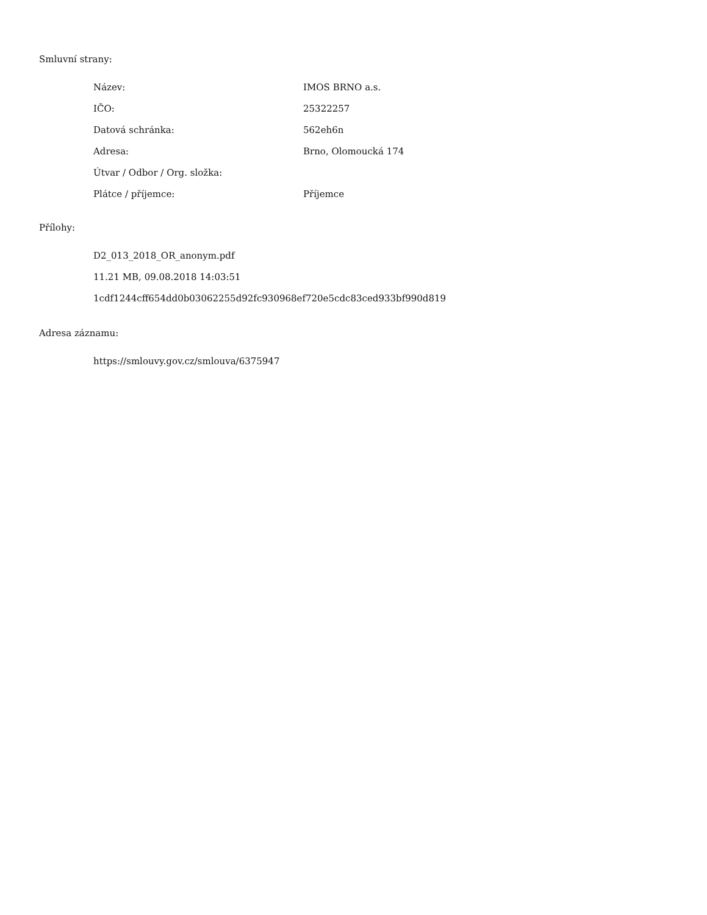Smluvní strany:
| Název: | IMOS BRNO a.s. |
| IČO: | 25322257 |
| Datová schránka: | 562eh6n |
| Adresa: | Brno, Olomoucká 174 |
| Útvar / Odbor / Org. složka: | |
| Plátce / příjemce: | Příjemce |
Přílohy:
D2_013_2018_OR_anonym.pdf
11.21 MB, 09.08.2018 14:03:51
1cdf1244cff654dd0b03062255d92fc930968ef720e5cdc83ced933bf990d819
Adresa záznamu:
https://smlouvy.gov.cz/smlouva/6375947